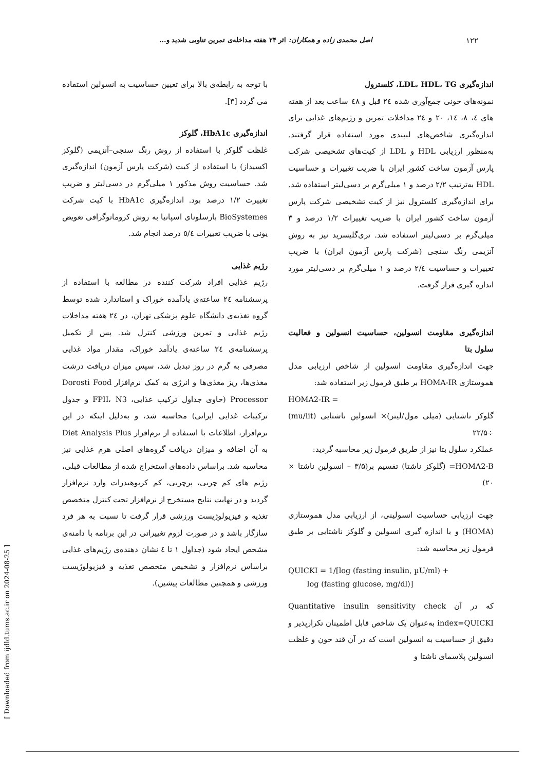۱۲۲ اصل محمدی زاده و همکاران: اثر ۲۴ هفته مداخله‌ی تمرین تناوبی شدید و...
اندازه‌گیری LDL، HDL، TG، کلسترول
نمونه‌های خونی جمع‌آوری شده ۲٤ قبل و ٤۸ ساعت بعد از هفته های ٤، ۸، ١٤، ۲۰ و ۲٤ مداخلات تمرین و رژیم‌های غذایی برای اندازه‌گیری شاخص‌های لیپیدی مورد استفاده قرار گرفتند. به‌منظور ارزیابی HDL و LDL از کیت‌های تشخیصی شرکت پارس آزمون ساخت کشور ایران با ضریب تغییرات و حساسیت HDL به‌ترتیب ۲/۲ درصد و ۱ میلی‌گرم بر دسی‌لیتر استفاده شد. برای اندازه‌گیری کلسترول نیز از کیت تشخیصی شرکت پارس آزمون ساخت کشور ایران با ضریب تغییرات ۱/۲ درصد و ۳ میلی‌گرم بر دسی‌لیتر استفاده شد. تری‌گلیسرید نیز به روش آنزیمی رنگ سنجی (شرکت پارس آزمون ایران) با ضریب تغییرات و حساسیت ۲/٤ درصد و ۱ میلی‌گرم بر دسی‌لیتر مورد اندازه گیری قرار گرفت.
اندازه‌گیری مقاومت انسولین، حساسیت انسولین و فعالیت سلول بتا
جهت اندازه‌گیری مقاومت انسولین از شاخص ارزیابی مدل هموستازی HOMA-IR بر طبق فرمول زیر استفاده شد:
HOMA2-IR =
گلوکز ناشتایی (میلی مول/لیتر)× انسولین ناشتایی (mu/lit) ÷۲۲/۵
عملکرد سلول بتا نیز از طریق فرمول زیر محاسبه گردید:
HOMA2-B= (گلوکز ناشتا) تقسیم بر(۳/۵ – انسولین ناشتا × ۲۰)
جهت ارزیابی حساسیت انسولینی، از ارزیابی مدل هموستازی (HOMA) و با اندازه گیری انسولین و گلوکز ناشتایی بر طبق فرمول زیر محاسبه شد:
QUICKI = 1/[log (fasting insulin, µU/ml) +
log (fasting glucose, mg/dl)]
که در آن Quantitative insulin sensitivity check index=QUICKI به‌عنوان یک شاخص قابل اطمینان تکرارپذیر و دقیق از حساسیت به انسولین است که در آن قند خون و غلظت انسولین پلاسمای ناشتا و
با توجه به رابطه‌ی بالا برای تعیین حساسیت به انسولین استفاده می گردد [۳].
اندازه‌گیری HbA1c، گلوکز
غلظت گلوکز با استفاده از روش رنگ سنجی–آنزیمی (گلوکز اکسیداز) با استفاده از کیت (شرکت پارس آزمون) اندازه‌گیری شد. حساسیت روش مذکور ۱ میلی‌گرم در دسی‌لیتر و ضریب تغییرت ۱/۲ درصد بود. اندازه‌گیری HbA1c با کیت شرکت BioSystemes بارسلونای اسپانیا به روش کروماتوگرافی تعویض یونی با ضریب تغییرات ٥/٤ درصد انجام شد.
رژیم غذایی
رژیم غذایی افراد شرکت کننده در مطالعه با استفاده از پرسشنامه ۲٤ ساعته‌ی یادآمده خوراک و استاندارد شده توسط گروه تغذیه‌ی دانشگاه علوم پزشکی تهران، در ۲٤ هفته مداخلات رژیم غذایی و تمرین ورزشی کنترل شد. پس از تکمیل پرسشنامه‌ی ۲٤ ساعته‌ی یادآمد خوراک، مقدار مواد غذایی مصرفی به گرم در روز تبدیل شد، سپس میزان دریافت درشت مغذی‌ها، ریز مغذی‌ها و انرژی به کمک نرم‌افزار Dorosti Food Processor (حاوی جداول ترکیب غذایی، FPII، N3 و جدول ترکیبات غذایی ایرانی) محاسبه شد، و به‌دلیل اینکه در این نرم‌افزار، اطلاعات با استفاده از نرم‌افزار Diet Analysis Plus به آن اضافه و میزان دریافت گروه‌های اصلی هرم غذایی نیز محاسبه شد. براساس داده‌های استخراج شده از مطالعات قبلی، رژیم های کم چربی، پرچربی، کم کربوهیدرات وارد نرم‌افزار گردید و در نهایت نتایج مستخرج از نرم‌افزار تحت کنترل متخصص تغذیه و فیزیولوژیست ورزشی قرار گرفت تا نسبت به هر فرد سازگار باشد و در صورت لزوم تغییراتی در این برنامه با دامنه‌ی مشخص ایجاد شود (جداول ۱ تا ٤ نشان دهنده‌ی رژیم‌های غذایی براساس نرم‌افزار و تشخیص متخصص تغذیه و فیزیولوژیست ورزشی و همچنین مطالعات پیشین).
[ Downloaded from ijdld.tums.ac.ir on 2024-08-25 ]